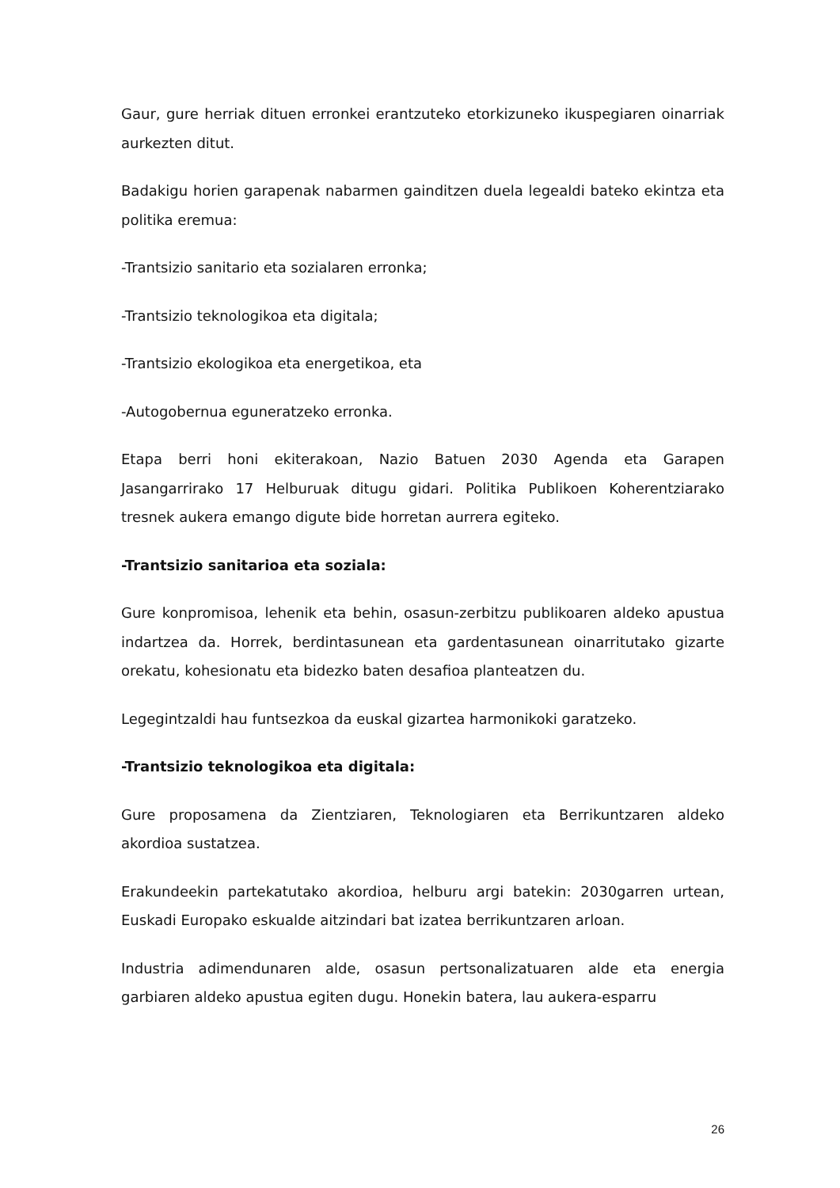Gaur, gure herriak dituen erronkei erantzuteko etorkizuneko ikuspegiaren oinarriak aurkezten ditut.
Badakigu horien garapenak nabarmen gainditzen duela legealdi bateko ekintza eta politika eremua:
-Trantsizio sanitario eta sozialaren erronka;
-Trantsizio teknologikoa eta digitala;
-Trantsizio ekologikoa eta energetikoa, eta
-Autogobernua eguneratzeko erronka.
Etapa berri honi ekiterakoan, Nazio Batuen 2030 Agenda eta Garapen Jasangarrirako 17 Helburuak ditugu gidari. Politika Publikoen Koherentziarako tresnek aukera emango digute bide horretan aurrera egiteko.
-Trantsizio sanitarioa eta soziala:
Gure konpromisoa, lehenik eta behin, osasun-zerbitzu publikoaren aldeko apustua indartzea da. Horrek, berdintasunean eta gardentasunean oinarritutako gizarte orekatu, kohesionatu eta bidezko baten desafioa planteatzen du.
Legegintzaldi hau funtsezkoa da euskal gizartea harmonikoki garatzeko.
-Trantsizio teknologikoa eta digitala:
Gure proposamena da Zientziaren, Teknologiaren eta Berrikuntzaren aldeko akordioa sustatzea.
Erakundeekin partekatutako akordioa, helburu argi batekin: 2030garren urtean, Euskadi Europako eskualde aitzindari bat izatea berrikuntzaren arloan.
Industria adimendunaren alde, osasun pertsonalizatuaren alde eta energia garbiaren aldeko apustua egiten dugu. Honekin batera, lau aukera-esparru
26